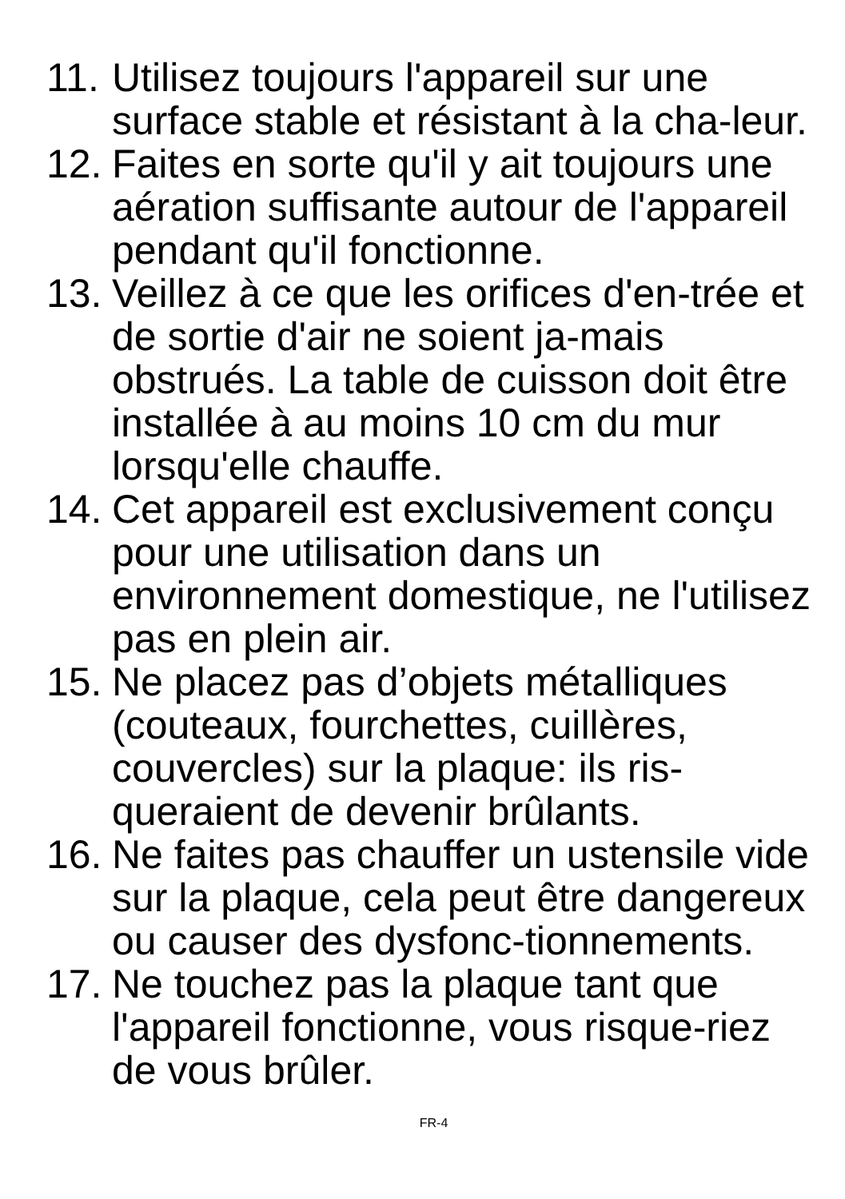11.
Utilisez toujours l'appareil sur une surface stable et résistant à la cha-leur.
12.
Faites en sorte qu'il y ait toujours une aération suffisante autour de l'appareil pendant qu'il fonctionne.
13.
Veillez à ce que les orifices d'en-trée et de sortie d'air ne soient ja-mais obstrués. La table de cuisson doit être installée à au moins 10 cm du mur lorsqu'elle chauffe.
14.
Cet appareil est exclusivement conçu pour une utilisation dans un environnement domestique, ne l'utilisez pas en plein air.
15.
Ne placez pas d’objets métalliques (couteaux, fourchettes, cuillères, couvercles) sur la plaque: ils ris-queraient de devenir brûlants.
16.
Ne faites pas chauffer un ustensile vide sur la plaque, cela peut être dangereux ou causer des dysfonc-tionnements.
17.
Ne touchez pas la plaque tant que l'appareil fonctionne, vous risque-riez de vous brûler.
FR-4